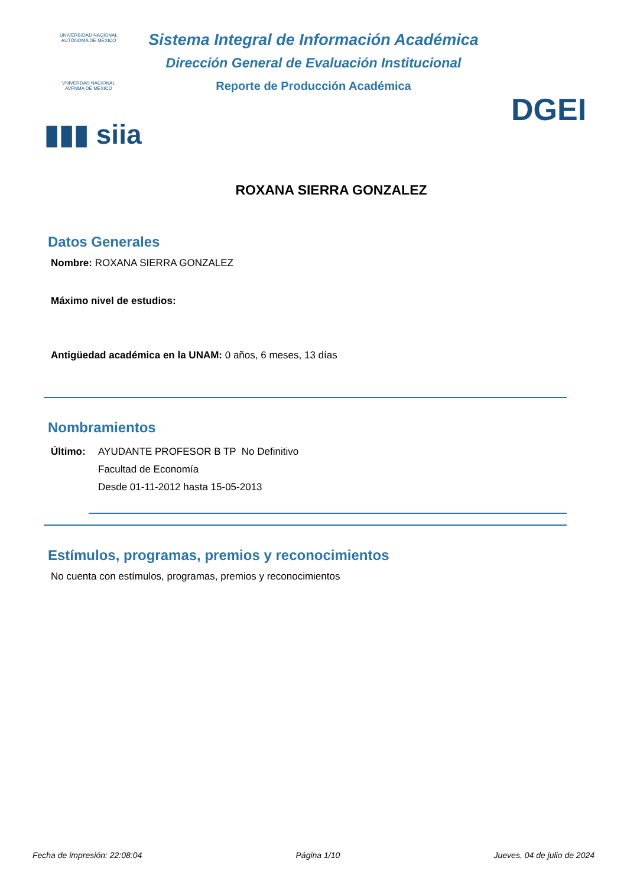UNIVERSIDAD NACIONAL AUTÓNOMA DE MÉXICO
VNIVERDAD NACIONAL AVFNMA DE MEXICO
▮▮▮ siia
DGEI
Sistema Integral de Información Académica
Dirección General de Evaluación Institucional
Reporte de Producción Académica
ROXANA SIERRA GONZALEZ
Datos Generales
Nombre: ROXANA SIERRA GONZALEZ
Máximo nivel de estudios:
Antigüedad académica en la UNAM: 0 años, 6 meses, 13 días
Nombramientos
Último: AYUDANTE PROFESOR B TP No Definitivo
Facultad de Economía
Desde 01-11-2012 hasta 15-05-2013
Estímulos, programas, premios y reconocimientos
No cuenta con estímulos, programas, premios y reconocimientos
Fecha de impresión: 22:08:04 Página 1/10 Jueves, 04 de julio de 2024